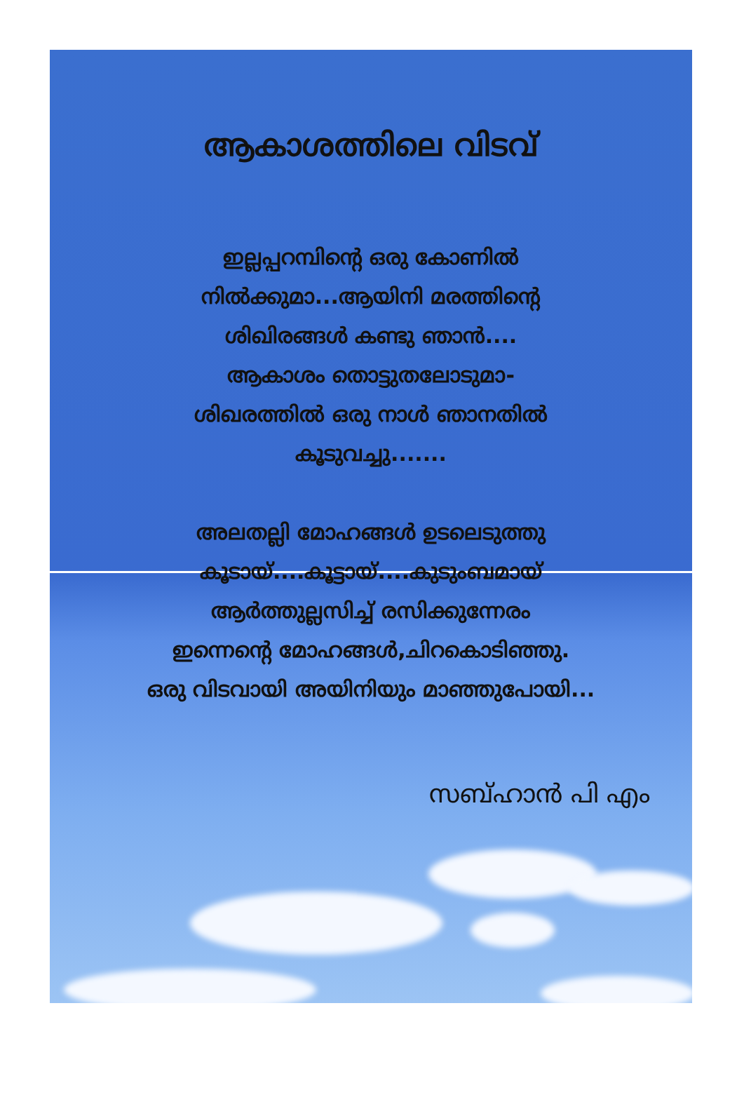ആകാശത്തിലെ വിടവ്
ഇല്ലപ്പറമ്പിന്റെ ഒരു കോണിൽ
നിൽക്കുമാ...ആയിനി മരത്തിന്റെ
ശിഖിരങ്ങൾ കണ്ടു ഞാൻ....
ആകാശം തൊട്ടുതലോടുമാ-
ശിഖരത്തിൽ ഒരു നാൾ ഞാനതിൽ
കൂടുവച്ചു.......
അലതല്ലി മോഹങ്ങൾ ഉടലെടുത്തു
കൂടായ്....കൂട്ടായ്....കുടുംബമായ്
ആർത്തുല്ലസിച്ച് രസിക്കുന്നേരം
ഇന്നെന്റെ മോഹങ്ങൾ,ചിറകൊടിഞ്ഞു.
ഒരു വിടവായി അയിനിയും മാഞ്ഞുപോയി...
സബ്ഹാൻ പി എം